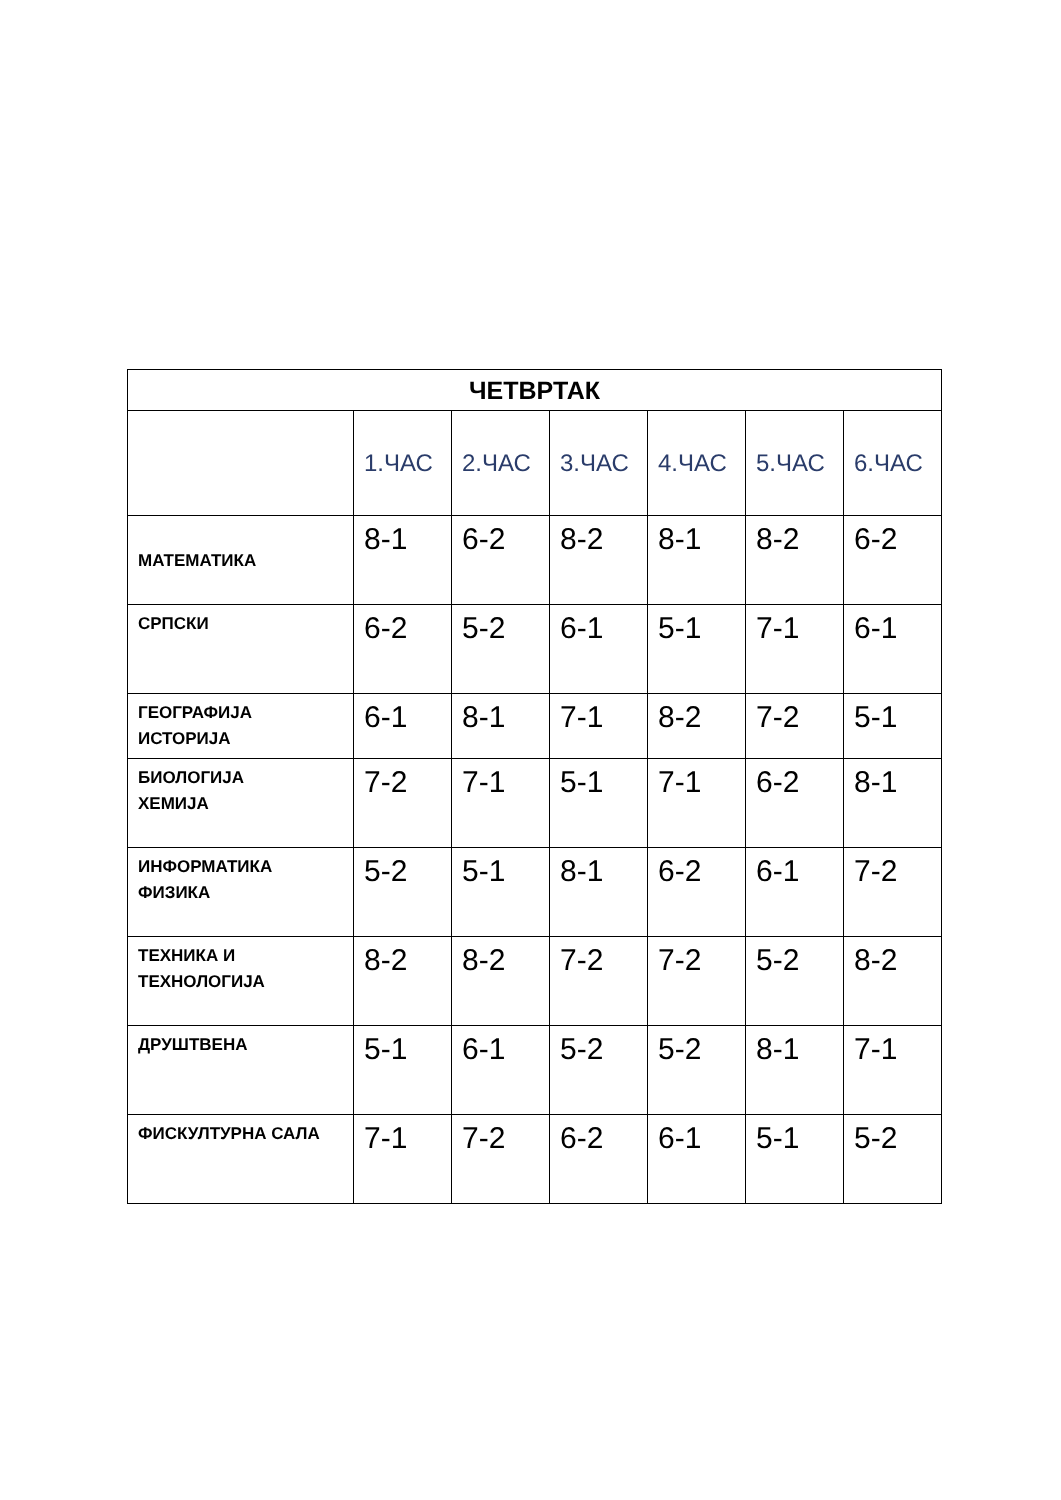| ЧЕТВРТАК | | | | | | |
| --- | --- | --- | --- | --- | --- | --- |
| | 1.ЧАС | 2.ЧАС | 3.ЧАС | 4.ЧАС | 5.ЧАС | 6.ЧАС |
| МАТЕМАТИКА | 8-1 | 6-2 | 8-2 | 8-1 | 8-2 | 6-2 |
| СРПСКИ | 6-2 | 5-2 | 6-1 | 5-1 | 7-1 | 6-1 |
| ГЕОГРАФИЈА ИСТОРИЈА | 6-1 | 8-1 | 7-1 | 8-2 | 7-2 | 5-1 |
| БИОЛОГИЈА ХЕМИЈА | 7-2 | 7-1 | 5-1 | 7-1 | 6-2 | 8-1 |
| ИНФОРМАТИКА ФИЗИКА | 5-2 | 5-1 | 8-1 | 6-2 | 6-1 | 7-2 |
| ТЕХНИКА И ТЕХНОЛОГИЈА | 8-2 | 8-2 | 7-2 | 7-2 | 5-2 | 8-2 |
| ДРУШТВЕНА | 5-1 | 6-1 | 5-2 | 5-2 | 8-1 | 7-1 |
| ФИСКУЛТУРНА САЛА | 7-1 | 7-2 | 6-2 | 6-1 | 5-1 | 5-2 |